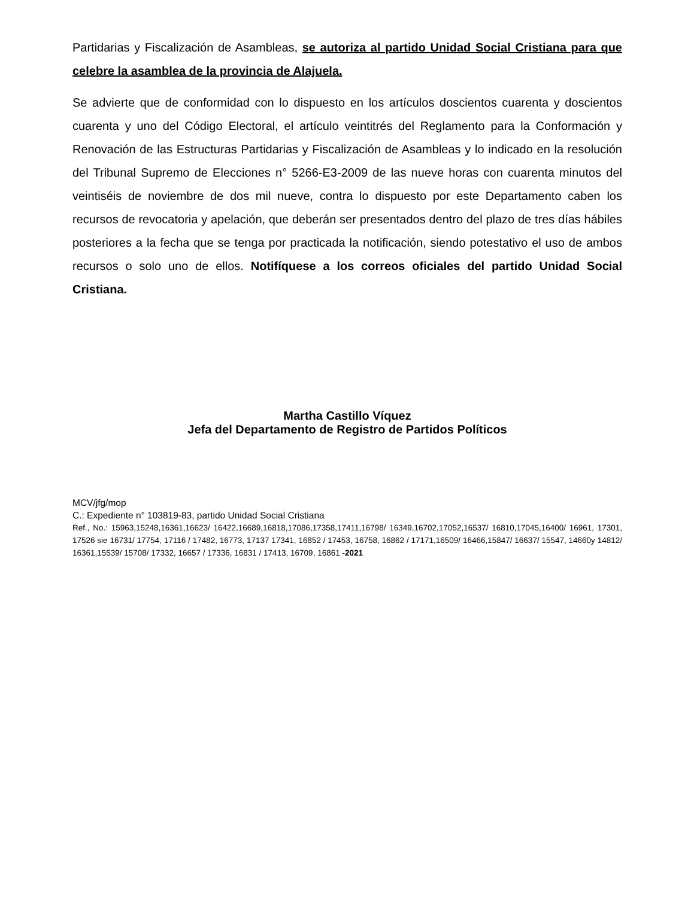Partidarias y Fiscalización de Asambleas, se autoriza al partido Unidad Social Cristiana para que celebre la asamblea de la provincia de Alajuela.
Se advierte que de conformidad con lo dispuesto en los artículos doscientos cuarenta y doscientos cuarenta y uno del Código Electoral, el artículo veintitrés del Reglamento para la Conformación y Renovación de las Estructuras Partidarias y Fiscalización de Asambleas y lo indicado en la resolución del Tribunal Supremo de Elecciones n° 5266-E3-2009 de las nueve horas con cuarenta minutos del veintiséis de noviembre de dos mil nueve, contra lo dispuesto por este Departamento caben los recursos de revocatoria y apelación, que deberán ser presentados dentro del plazo de tres días hábiles posteriores a la fecha que se tenga por practicada la notificación, siendo potestativo el uso de ambos recursos o solo uno de ellos. Notifíquese a los correos oficiales del partido Unidad Social Cristiana.
Martha Castillo Víquez
Jefa del Departamento de Registro de Partidos Políticos
MCV/jfg/mop
C.: Expediente n° 103819-83, partido Unidad Social Cristiana
Ref., No.: 15963,15248,16361,16623/ 16422,16689,16818,17086,17358,17411,16798/ 16349,16702,17052,16537/ 16810,17045,16400/ 16961, 17301, 17526 sie 16731/ 17754, 17116 / 17482, 16773, 17137 17341, 16852 / 17453, 16758, 16862 / 17171,16509/ 16466,15847/ 16637/ 15547, 14660y 14812/ 16361,15539/ 15708/ 17332, 16657 / 17336, 16831 / 17413, 16709, 16861 -2021